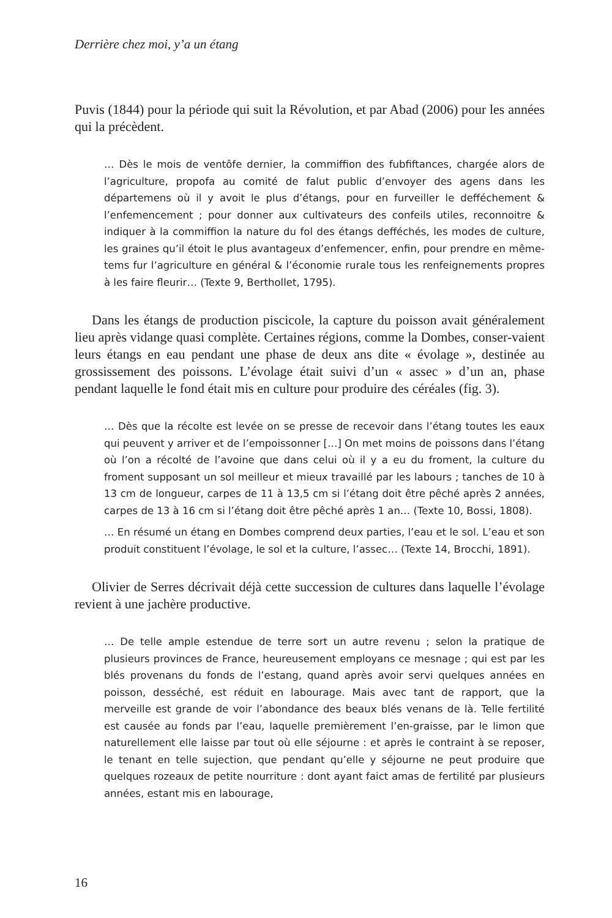Derrière chez moi, y’a un étang
Puvis (1844) pour la période qui suit la Révolution, et par Abad (2006) pour les années qui la précèdent.
… Dès le mois de ventôfe dernier, la commiffion des fubfiftances, chargée alors de l’agriculture, propofa au comité de falut public d’envoyer des agens dans les départemens où il y avoit le plus d’étangs, pour en furveiller le defféchement & l’enfemencement ; pour donner aux cultivateurs des confeils utiles, reconnoitre & indiquer à la commiffion la nature du fol des étangs defféchés, les modes de culture, les graines qu’il étoit le plus avantageux d’enfemencer, enfin, pour prendre en même-tems fur l’agriculture en général & l’économie rurale tous les renfeignements propres à les faire fleurir… (Texte 9, Berthollet, 1795).
Dans les étangs de production piscicole, la capture du poisson avait généralement lieu après vidange quasi complète. Certaines régions, comme la Dombes, conser-vaient leurs étangs en eau pendant une phase de deux ans dite « évolage », destinée au grossissement des poissons. L’évolage était suivi d’un « assec » d’un an, phase pendant laquelle le fond était mis en culture pour produire des céréales (fig. 3).
… Dès que la récolte est levée on se presse de recevoir dans l’étang toutes les eaux qui peuvent y arriver et de l’empoissonner […] On met moins de poissons dans l’étang où l’on a récolté de l’avoine que dans celui où il y a eu du froment, la culture du froment supposant un sol meilleur et mieux travaillé par les labours ; tanches de 10 à 13 cm de longueur, carpes de 11 à 13,5 cm si l’étang doit être pêché après 2 années, carpes de 13 à 16 cm si l’étang doit être pêché après 1 an… (Texte 10, Bossi, 1808).
… En résumé un étang en Dombes comprend deux parties, l’eau et le sol. L’eau et son produit constituent l’évolage, le sol et la culture, l’assec… (Texte 14, Brocchi, 1891).
Olivier de Serres décrivait déjà cette succession de cultures dans laquelle l’évolage revient à une jachère productive.
… De telle ample estendue de terre sort un autre revenu ; selon la pratique de plusieurs provinces de France, heureusement employans ce mesnage ; qui est par les blés provenans du fonds de l’estang, quand après avoir servi quelques années en poisson, desséché, est réduit en labourage. Mais avec tant de rapport, que la merveille est grande de voir l’abondance des beaux blés venans de là. Telle fertilité est causée au fonds par l’eau, laquelle premièrement l’en-graisse, par le limon que naturellement elle laisse par tout où elle séjourne : et après le contraint à se reposer, le tenant en telle sujection, que pendant qu’elle y séjourne ne peut produire que quelques rozeaux de petite nourriture : dont ayant faict amas de fertilité par plusieurs années, estant mis en labourage,
16